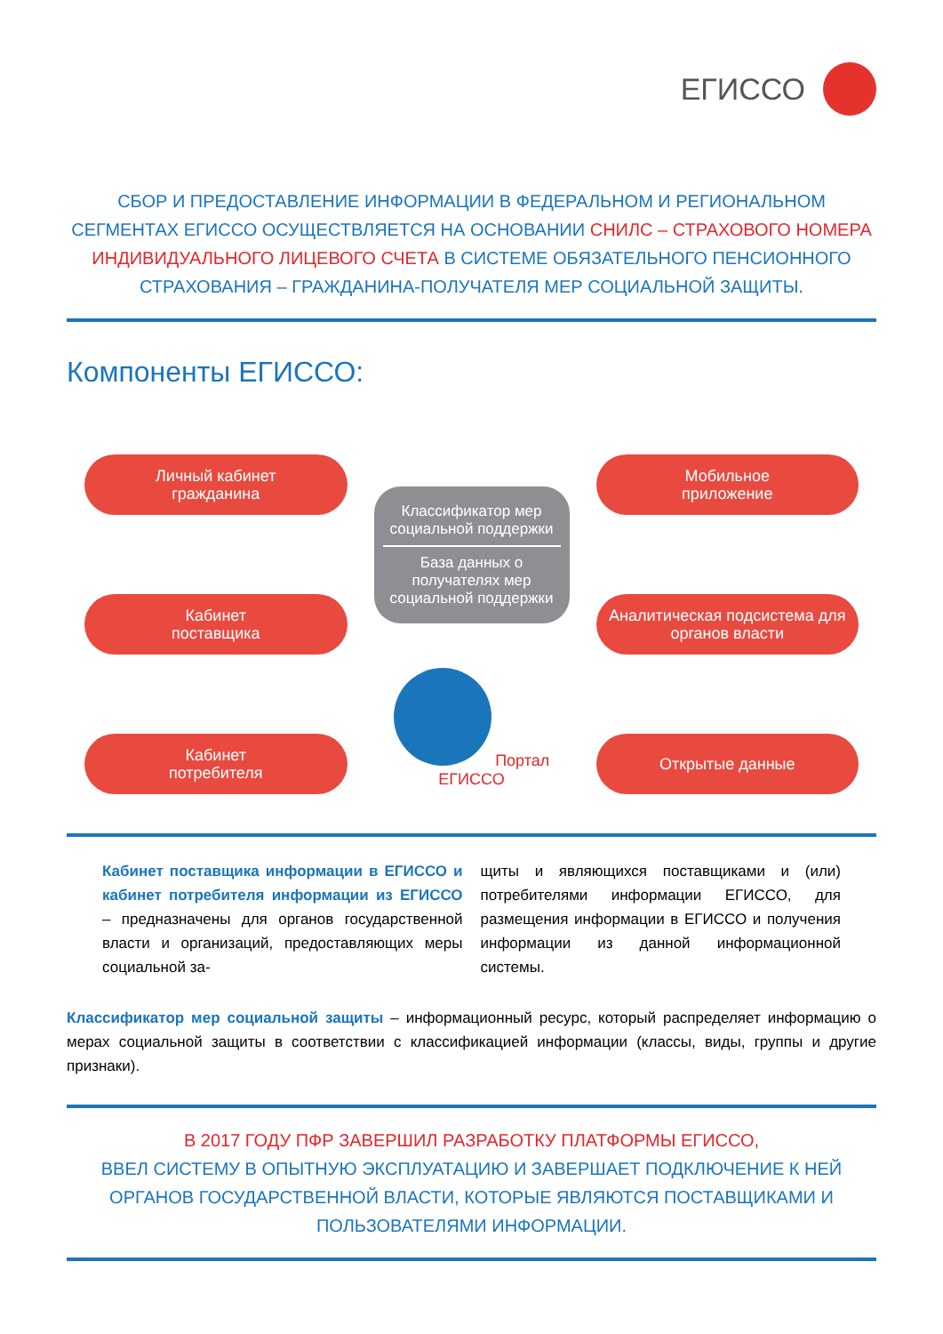ЕГИССО
СБОР И ПРЕДОСТАВЛЕНИЕ ИНФОРМАЦИИ В ФЕДЕРАЛЬНОМ И РЕГИОНАЛЬНОМ СЕГМЕНТАХ ЕГИССО ОСУЩЕСТВЛЯЕТСЯ НА ОСНОВАНИИ СНИЛС – СТРАХОВОГО НОМЕРА ИНДИВИДУАЛЬНОГО ЛИЦЕВОГО СЧЕТА В СИСТЕМЕ ОБЯЗАТЕЛЬНОГО ПЕНСИОННОГО СТРАХОВАНИЯ – ГРАЖДАНИНА-ПОЛУЧАТЕЛЯ МЕР СОЦИАЛЬНОЙ ЗАЩИТЫ.
Компоненты ЕГИССО:
Личный кабинет
гражданина
Кабинет
поставщика
Кабинет
потребителя
Классификатор мер социальной поддержки
База данных о получателях мер социальной поддержки
Портал
ЕГИССО
Мобильное
приложение
Аналитическая подсистема для органов власти
Открытые данные
Кабинет поставщика информации в ЕГИССО и кабинет потребителя информации из ЕГИССО – предназначены для органов государственной власти и организаций, предоставляющих меры социальной за-
щиты и являющихся поставщиками и (или) потребителями информации ЕГИССО, для размещения информации в ЕГИССО и получения информации из данной информационной системы.
Классификатор мер социальной защиты – информационный ресурс, который распределяет информацию о мерах социальной защиты в соответствии с классификацией информации (классы, виды, группы и другие признаки).
В 2017 ГОДУ ПФР ЗАВЕРШИЛ РАЗРАБОТКУ ПЛАТФОРМЫ ЕГИССО,
ВВЕЛ СИСТЕМУ В ОПЫТНУЮ ЭКСПЛУАТАЦИЮ И ЗАВЕРШАЕТ ПОДКЛЮЧЕНИЕ К НЕЙ ОРГАНОВ ГОСУДАРСТВЕННОЙ ВЛАСТИ, КОТОРЫЕ ЯВЛЯЮТСЯ ПОСТАВЩИКАМИ И ПОЛЬЗОВАТЕЛЯМИ ИНФОРМАЦИИ.